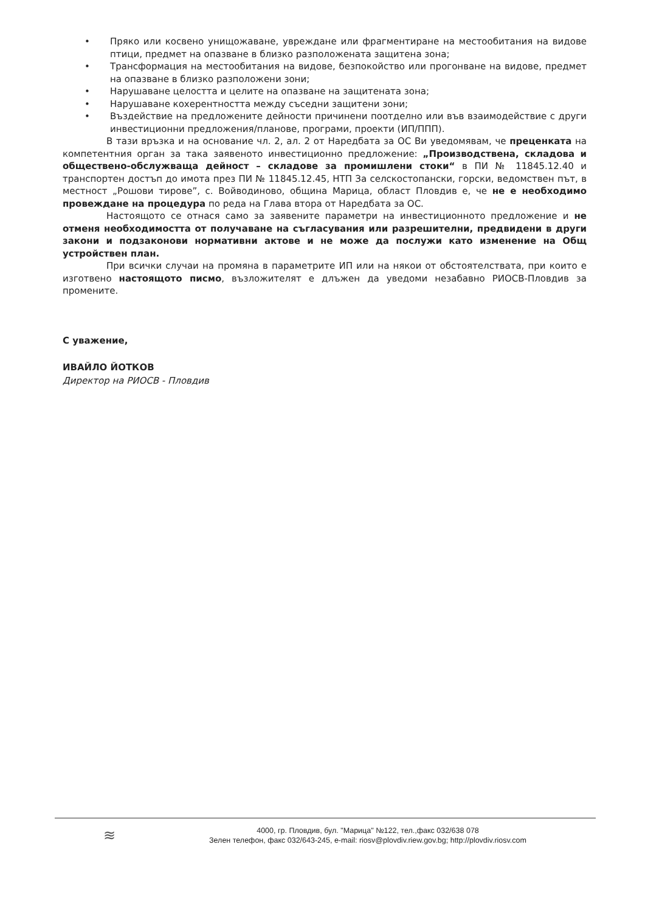• Пряко или косвено унищожаване, увреждане или фрагментиране на местообитания на видове птици, предмет на опазване в близко разположената защитена зона;
• Трансформация на местообитания на видове, безпокойство или прогонване на видове, предмет на опазване в близко разположени зони;
• Нарушаване целостта и целите на опазване на защитената зона;
• Нарушаване кохерентността между съседни защитени зони;
• Въздействие на предложените дейности причинени поотделно или във взаимодействие с други инвестиционни предложения/планове, програми, проекти (ИП/ППП).
В тази връзка и на основание чл. 2, ал. 2 от Наредбата за ОС Ви уведомявам, че преценката на компетентния орган за така заявеното инвестиционно предложение: „Производствена, складова и обществено-обслужваща дейност – складове за промишлени стоки“ в ПИ № 11845.12.40 и транспортен достъп до имота през ПИ № 11845.12.45, НТП За селскостопански, горски, ведомствен път, в местност „Рошови тирове”, с. Войводиново, община Марица, област Пловдив е, че не е необходимо провеждане на процедура по реда на Глава втора от Наредбата за ОС.
Настоящото се отнася само за заявените параметри на инвестиционното предложение и не отменя необходимостта от получаване на съгласувания или разрешителни, предвидени в други закони и подзаконови нормативни актове и не може да послужи като изменение на Общ устройствен план.
При всички случаи на промяна в параметрите ИП или на някои от обстоятелствата, при които е изготвено настоящото писмо, възложителят е длъжен да уведоми незабавно РИОСВ-Пловдив за промените.
С уважение,
ИВАЙЛО ЙОТКОВ
Директор на РИОСВ - Пловдив
≋
4000, гр. Пловдив, бул. "Марица" №122, тел.,факс 032/638 078
Зелен телефон, факс 032/643-245, e-mail: riosv@plovdiv.riew.gov.bg; http://plovdiv.riosv.com